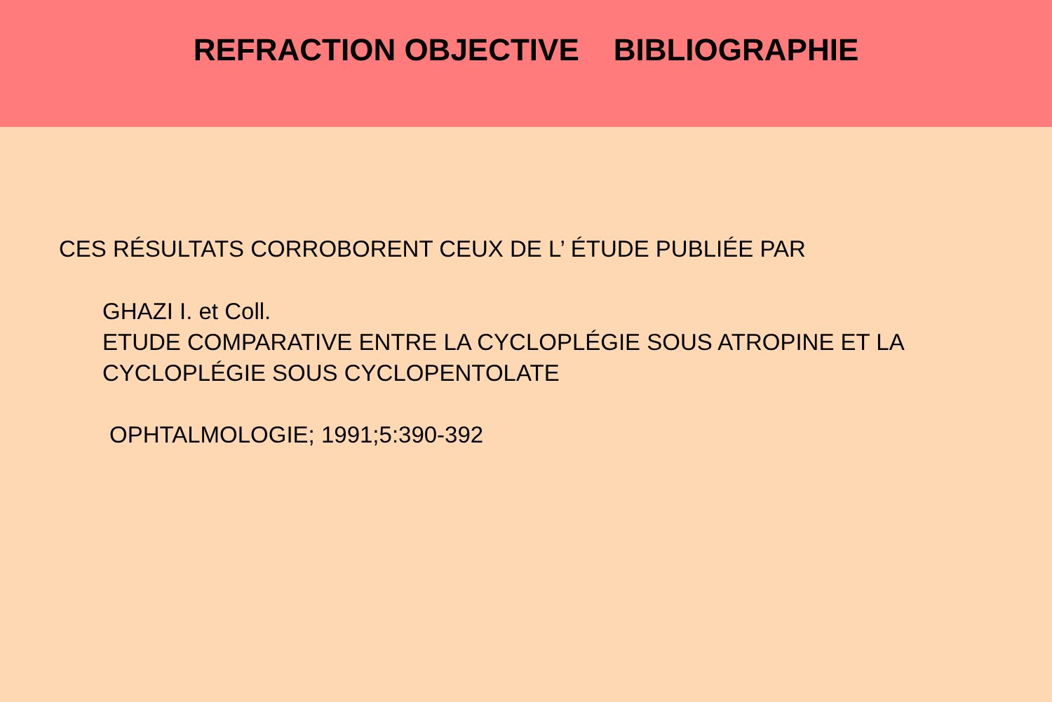REFRACTION OBJECTIVE BIBLIOGRAPHIE
CES RÉSULTATS CORROBORENT CEUX DE L’ ÉTUDE PUBLIÉE PAR
GHAZI I. et Coll.
ETUDE COMPARATIVE ENTRE LA CYCLOPLÉGIE SOUS ATROPINE ET LA CYCLOPLÉGIE SOUS CYCLOPENTOLATE
OPHTALMOLOGIE; 1991;5:390-392